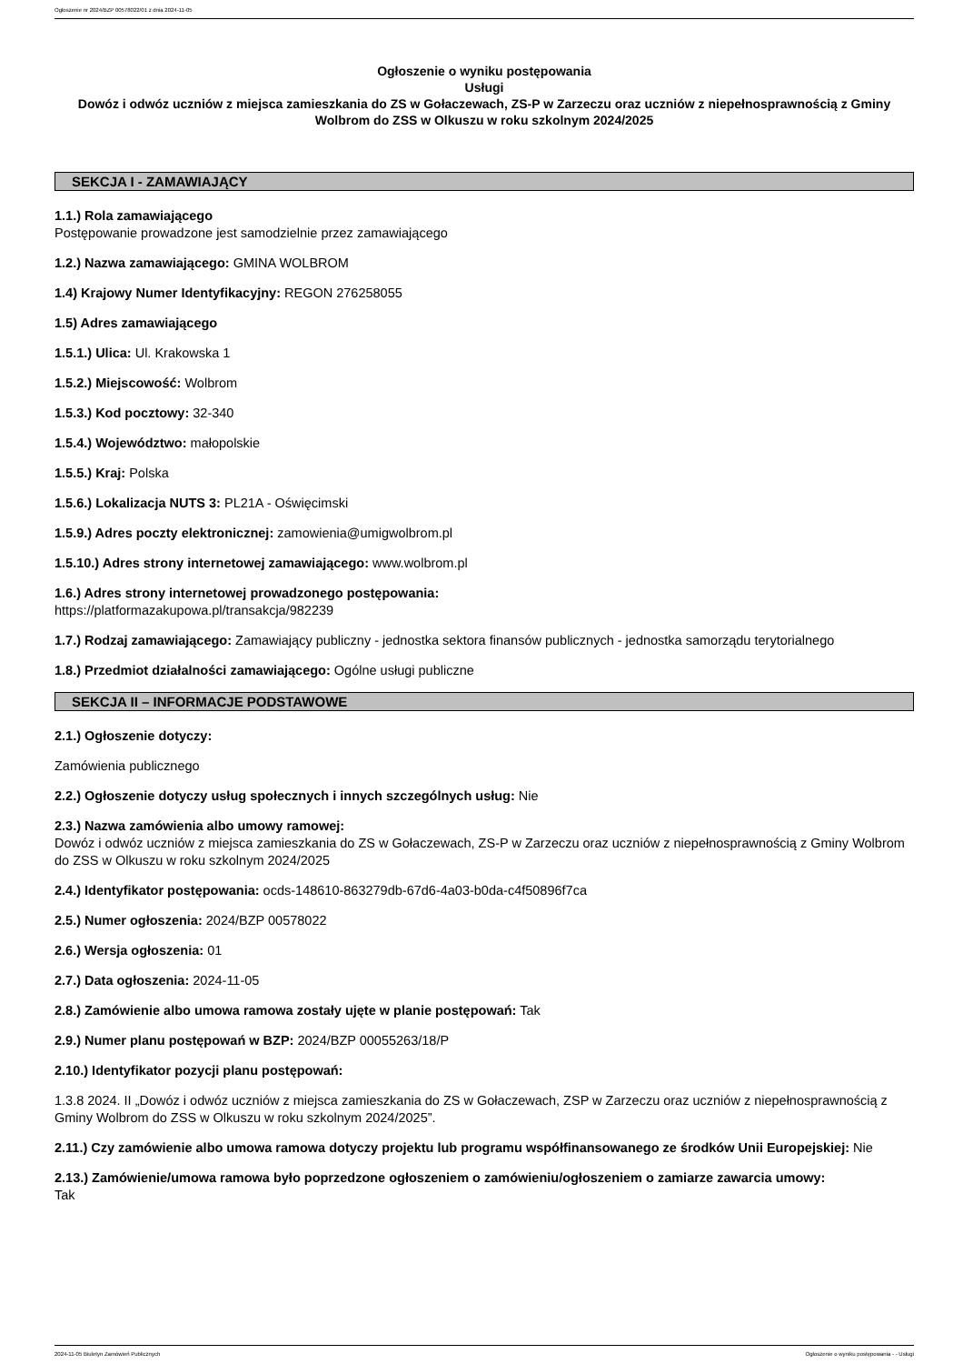Ogłoszenie nr 2024/BZP 00578022/01 z dnia 2024-11-05
Ogłoszenie o wyniku postępowania
Usługi
Dowóz i odwóz uczniów z miejsca zamieszkania do ZS w Gołaczewach, ZS-P w Zarzeczu oraz uczniów z niepełnosprawnością z Gminy Wolbrom do ZSS w Olkuszu w roku szkolnym 2024/2025
SEKCJA I - ZAMAWIAJĄCY
1.1.) Rola zamawiającego
Postępowanie prowadzone jest samodzielnie przez zamawiającego
1.2.) Nazwa zamawiającego: GMINA WOLBROM
1.4) Krajowy Numer Identyfikacyjny: REGON 276258055
1.5) Adres zamawiającego
1.5.1.) Ulica: Ul. Krakowska 1
1.5.2.) Miejscowość: Wolbrom
1.5.3.) Kod pocztowy: 32-340
1.5.4.) Województwo: małopolskie
1.5.5.) Kraj: Polska
1.5.6.) Lokalizacja NUTS 3: PL21A - Oświęcimski
1.5.9.) Adres poczty elektronicznej: zamowienia@umigwolbrom.pl
1.5.10.) Adres strony internetowej zamawiającego: www.wolbrom.pl
1.6.) Adres strony internetowej prowadzonego postępowania:
https://platformazakupowa.pl/transakcja/982239
1.7.) Rodzaj zamawiającego: Zamawiający publiczny - jednostka sektora finansów publicznych - jednostka samorządu terytorialnego
1.8.) Przedmiot działalności zamawiającego: Ogólne usługi publiczne
SEKCJA II – INFORMACJE PODSTAWOWE
2.1.) Ogłoszenie dotyczy:
Zamówienia publicznego
2.2.) Ogłoszenie dotyczy usług społecznych i innych szczególnych usług: Nie
2.3.) Nazwa zamówienia albo umowy ramowej:
Dowóz i odwóz uczniów z miejsca zamieszkania do ZS w Gołaczewach, ZS-P w Zarzeczu oraz uczniów z niepełnosprawnością z Gminy Wolbrom do ZSS w Olkuszu w roku szkolnym 2024/2025
2.4.) Identyfikator postępowania: ocds-148610-863279db-67d6-4a03-b0da-c4f50896f7ca
2.5.) Numer ogłoszenia: 2024/BZP 00578022
2.6.) Wersja ogłoszenia: 01
2.7.) Data ogłoszenia: 2024-11-05
2.8.) Zamówienie albo umowa ramowa zostały ujęte w planie postępowań: Tak
2.9.) Numer planu postępowań w BZP: 2024/BZP 00055263/18/P
2.10.) Identyfikator pozycji planu postępowań:
1.3.8 2024. II „Dowóz i odwóz uczniów z miejsca zamieszkania do ZS w Gołaczewach, ZSP w Zarzeczu oraz uczniów z niepełnosprawnością z Gminy Wolbrom do ZSS w Olkuszu w roku szkolnym 2024/2025”.
2.11.) Czy zamówienie albo umowa ramowa dotyczy projektu lub programu współfinansowanego ze środków Unii Europejskiej: Nie
2.13.) Zamówienie/umowa ramowa było poprzedzone ogłoszeniem o zamówieniu/ogłoszeniem o zamiarze zawarcia umowy:
Tak
2024-11-05 Biuletyn Zamówień Publicznych Ogłoszenie o wyniku postępowania - - Usługi